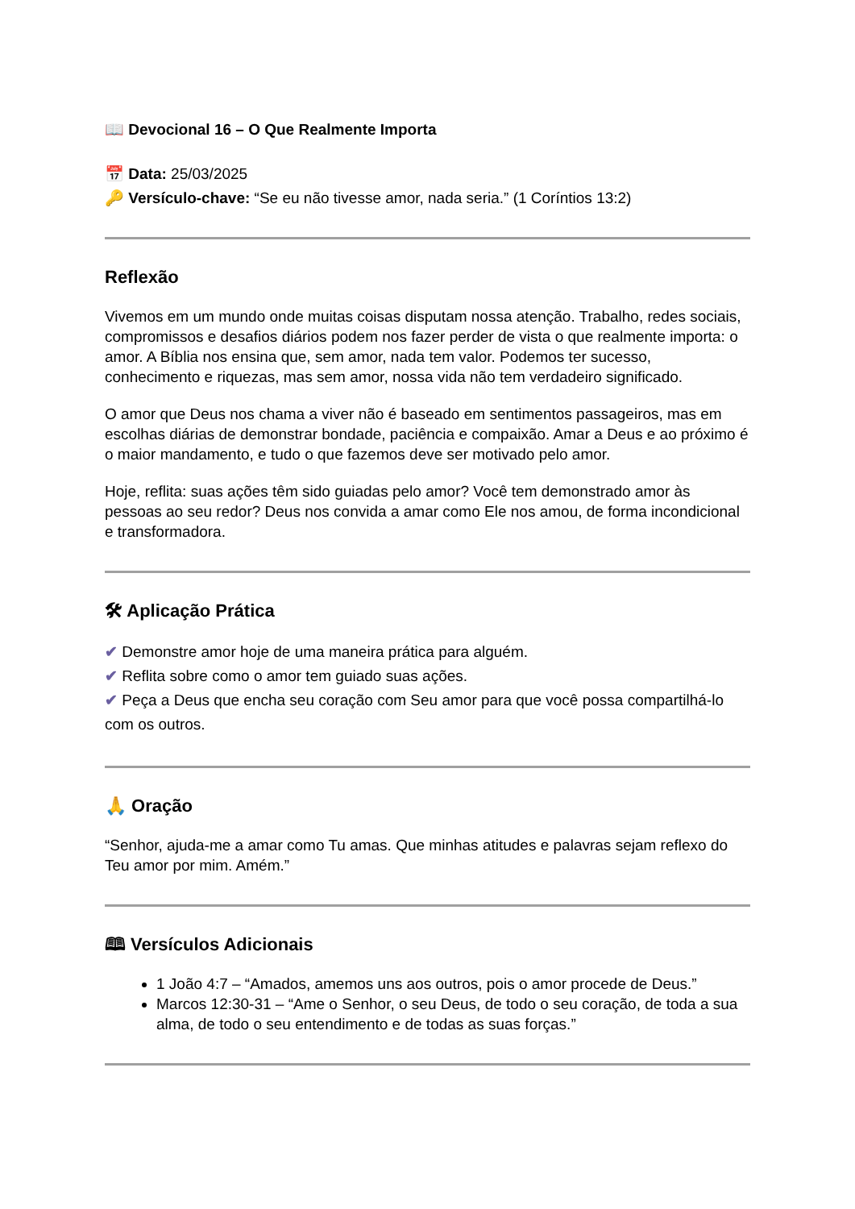📖 Devocional 16 – O Que Realmente Importa
📅 Data: 25/03/2025
🔑 Versículo-chave: “Se eu não tivesse amor, nada seria.” (1 Coríntios 13:2)
Reflexão
Vivemos em um mundo onde muitas coisas disputam nossa atenção. Trabalho, redes sociais, compromissos e desafios diários podem nos fazer perder de vista o que realmente importa: o amor. A Bíblia nos ensina que, sem amor, nada tem valor. Podemos ter sucesso, conhecimento e riquezas, mas sem amor, nossa vida não tem verdadeiro significado.
O amor que Deus nos chama a viver não é baseado em sentimentos passageiros, mas em escolhas diárias de demonstrar bondade, paciência e compaixão. Amar a Deus e ao próximo é o maior mandamento, e tudo o que fazemos deve ser motivado pelo amor.
Hoje, reflita: suas ações têm sido guiadas pelo amor? Você tem demonstrado amor às pessoas ao seu redor? Deus nos convida a amar como Ele nos amou, de forma incondicional e transformadora.
🛠 Aplicação Prática
✔ Demonstre amor hoje de uma maneira prática para alguém.
✔ Reflita sobre como o amor tem guiado suas ações.
✔ Peça a Deus que encha seu coração com Seu amor para que você possa compartilhá-lo com os outros.
🙏 Oração
“Senhor, ajuda-me a amar como Tu amas. Que minhas atitudes e palavras sejam reflexo do Teu amor por mim. Amém.”
🕮 Versículos Adicionais
1 João 4:7 – “Amados, amemos uns aos outros, pois o amor procede de Deus.”
Marcos 12:30-31 – “Ame o Senhor, o seu Deus, de todo o seu coração, de toda a sua alma, de todo o seu entendimento e de todas as suas forças.”